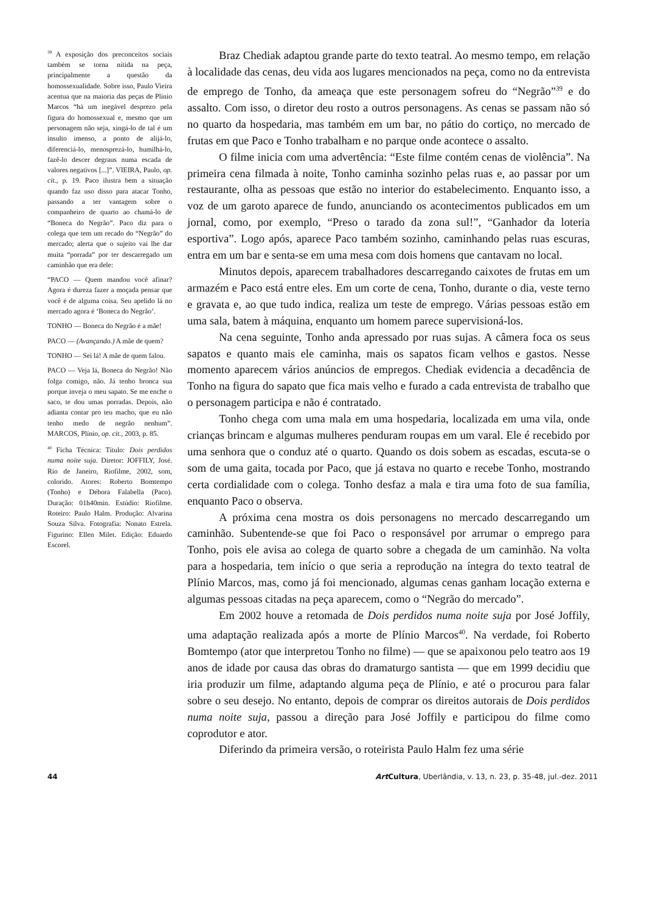<sup>39</sup> A exposição dos preconceitos sociais também se torna nítida na peça, principalmente a questão da homossexualidade. Sobre isso, Paulo Vieira acentua que na maioria das peças de Plínio Marcos “há um inegável desprezo pela figura do homossexual e, mesmo que um personagem não seja, xingá-lo de tal é um insulto imenso, a ponto de alijá-lo, diferenciá-lo, menosprezá-lo, humilhá-lo, fazê-lo descer degraus numa escada de valores negativos [...]”. VIEIRA, Paulo, op. cit., p. 19. Paco ilustra bem a situação quando faz uso disso para atacar Tonho, passando a ter vantagem sobre o companheiro de quarto ao chamá-lo de “Boneca do Negrão”. Paco diz para o colega que tem um recado do “Negrão” do mercado; alerta que o sujeito vai lhe dar muita “porrada” por ter descarregado um caminhão que era dele:
“PACO — Quem mandou você afinar? Agora é dureza fazer a moçada pensar que você é de alguma coisa. Seu apelido lá no mercado agora é ‘Boneca do Negrão’.
TONHO — Boneca do Negrão é a mãe!
PACO — (Avançando.) A mãe de quem?
TONHO — Sei lá! A mãe de quem falou.
PACO — Veja lá, Boneca do Negrão! Não folga comigo, não. Já tenho bronca sua porque inveja o meu sapato. Se me enche o saco, te dou umas porradas. Depois, não adianta contar pro teu macho, que eu não tenho medo de negrão nenhum”. MARCOS, Plínio, op. cit., 2003, p. 85.
<sup>40</sup> Ficha Técnica: Título: Dois perdidos numa noite suja. Diretor: JOFFILY, José. Rio de Janeiro, Riofilme, 2002, som, colorido. Atores: Roberto Bomtempo (Tonho) e Débora Falabella (Paco). Duração: 01h40min. Estúdio: Riofilme. Roteiro: Paulo Halm. Produção: Alvarina Souza Silva. Fotografia: Nonato Estrela. Figurino: Ellen Milet. Edição: Eduardo Escorel.
Braz Chediak adaptou grande parte do texto teatral. Ao mesmo tempo, em relação à localidade das cenas, deu vida aos lugares mencionados na peça, como no da entrevista de emprego de Tonho, da ameaça que este personagem sofreu do “Negrão”<sup>39</sup> e do assalto. Com isso, o diretor deu rosto a outros personagens. As cenas se passam não só no quarto da hospedaria, mas também em um bar, no pátio do cortiço, no mercado de frutas em que Paco e Tonho trabalham e no parque onde acontece o assalto.
O filme inicia com uma advertência: “Este filme contém cenas de violência”. Na primeira cena filmada à noite, Tonho caminha sozinho pelas ruas e, ao passar por um restaurante, olha as pessoas que estão no interior do estabelecimento. Enquanto isso, a voz de um garoto aparece de fundo, anunciando os acontecimentos publicados em um jornal, como, por exemplo, “Preso o tarado da zona sul!”, “Ganhador da loteria esportiva”. Logo após, aparece Paco também sozinho, caminhando pelas ruas escuras, entra em um bar e senta-se em uma mesa com dois homens que cantavam no local.
Minutos depois, aparecem trabalhadores descarregando caixotes de frutas em um armazém e Paco está entre eles. Em um corte de cena, Tonho, durante o dia, veste terno e gravata e, ao que tudo indica, realiza um teste de emprego. Várias pessoas estão em uma sala, batem à máquina, enquanto um homem parece supervisioná-los.
Na cena seguinte, Tonho anda apressado por ruas sujas. A câmera foca os seus sapatos e quanto mais ele caminha, mais os sapatos ficam velhos e gastos. Nesse momento aparecem vários anúncios de empregos. Chediak evidencia a decadência de Tonho na figura do sapato que fica mais velho e furado a cada entrevista de trabalho que o personagem participa e não é contratado.
Tonho chega com uma mala em uma hospedaria, localizada em uma vila, onde crianças brincam e algumas mulheres penduram roupas em um varal. Ele é recebido por uma senhora que o conduz até o quarto. Quando os dois sobem as escadas, escuta-se o som de uma gaita, tocada por Paco, que já estava no quarto e recebe Tonho, mostrando certa cordialidade com o colega. Tonho desfaz a mala e tira uma foto de sua família, enquanto Paco o observa.
A próxima cena mostra os dois personagens no mercado descarregando um caminhão. Subentende-se que foi Paco o responsável por arrumar o emprego para Tonho, pois ele avisa ao colega de quarto sobre a chegada de um caminhão. Na volta para a hospedaria, tem início o que seria a reprodução na íntegra do texto teatral de Plínio Marcos, mas, como já foi mencionado, algumas cenas ganham locação externa e algumas pessoas citadas na peça aparecem, como o “Negrão do mercado”.
Em 2002 houve a retomada de Dois perdidos numa noite suja por José Joffily, uma adaptação realizada após a morte de Plínio Marcos<sup>40</sup>. Na verdade, foi Roberto Bomtempo (ator que interpretou Tonho no filme) — que se apaixonou pelo teatro aos 19 anos de idade por causa das obras do dramaturgo santista — que em 1999 decidiu que iria produzir um filme, adaptando alguma peça de Plínio, e até o procurou para falar sobre o seu desejo. No entanto, depois de comprar os direitos autorais de Dois perdidos numa noite suja, passou a direção para José Joffily e participou do filme como coprodutor e ator.
Diferindo da primeira versão, o roteirista Paulo Halm fez uma série
44 Art Cultura, Uberlândia, v. 13, n. 23, p. 35-48, jul.-dez. 2011